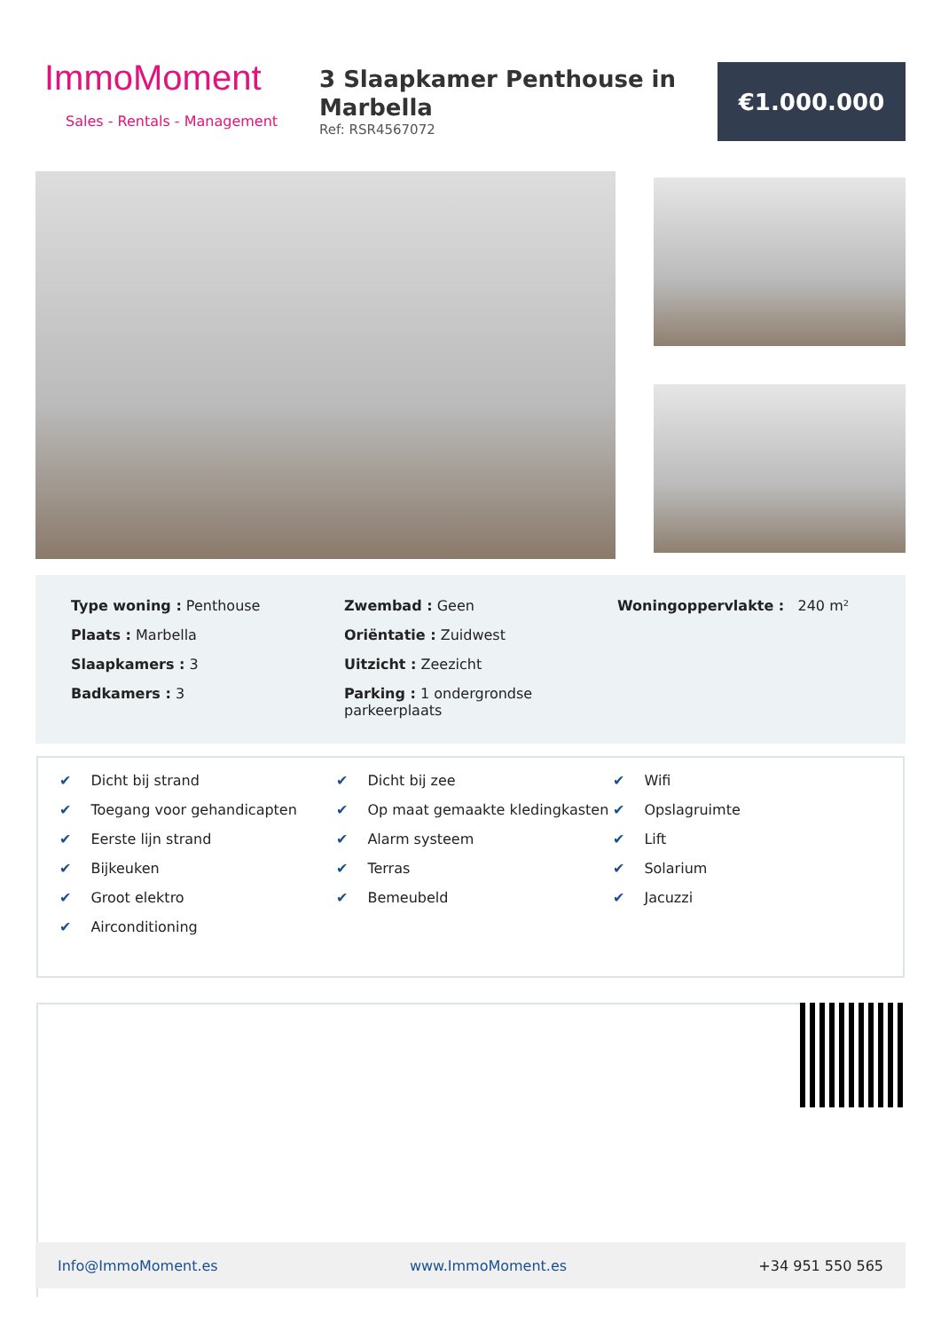ImmoMoment
Sales - Rentals - Management
3 Slaapkamer Penthouse in Marbella
Ref: RSR4567072
€1.000.000
Type woning : Penthouse
Plaats : Marbella
Slaapkamers : 3
Badkamers : 3
Zwembad : Geen
Oriëntatie : Zuidwest
Uitzicht : Zeezicht
Parking : 1 ondergrondse parkeerplaats
Woningoppervlakte : 240 m²
✔ Dicht bij strand
✔ Toegang voor gehandicapten
✔ Eerste lijn strand
✔ Bijkeuken
✔ Groot elektro
✔ Airconditioning
✔ Dicht bij zee
✔ Op maat gemaakte kledingkasten
✔ Alarm systeem
✔ Terras
✔ Bemeubeld
✔ Wifi
✔ Opslagruimte
✔ Lift
✔ Solarium
✔ Jacuzzi
Info@ImmoMoment.es www.ImmoMoment.es +34 951 550 565